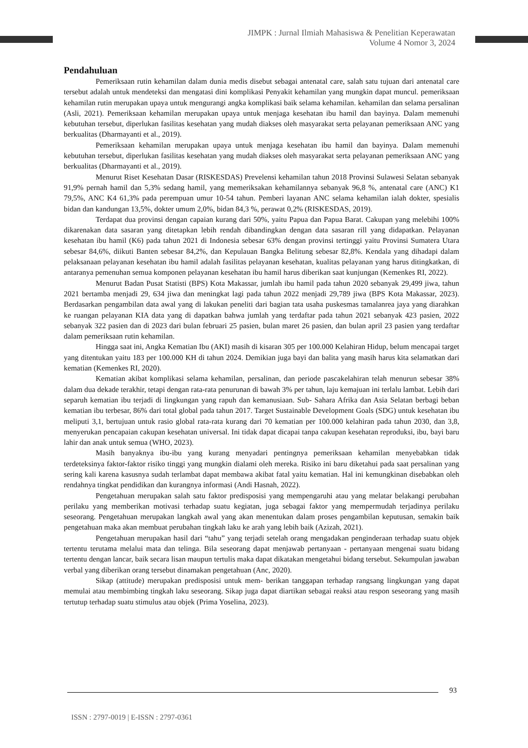JIMPK : Jurnal Ilmiah Mahasiswa & Penelitian Keperawatan
Volume 4 Nomor 3, 2024
Pendahuluan
Pemeriksaan rutin kehamilan dalam dunia medis disebut sebagai antenatal care, salah satu tujuan dari antenatal care tersebut adalah untuk mendeteksi dan mengatasi dini komplikasi Penyakit kehamilan yang mungkin dapat muncul. pemeriksaan kehamilan rutin merupakan upaya untuk mengurangi angka komplikasi baik selama kehamilan. kehamilan dan selama persalinan (Asli, 2021). Pemeriksaan kehamilan merupakan upaya untuk menjaga kesehatan ibu hamil dan bayinya. Dalam memenuhi kebutuhan tersebut, diperlukan fasilitas kesehatan yang mudah diakses oleh masyarakat serta pelayanan pemeriksaan ANC yang berkualitas (Dharmayanti et al., 2019).
Pemeriksaan kehamilan merupakan upaya untuk menjaga kesehatan ibu hamil dan bayinya. Dalam memenuhi kebutuhan tersebut, diperlukan fasilitas kesehatan yang mudah diakses oleh masyarakat serta pelayanan pemeriksaan ANC yang berkualitas (Dharmayanti et al., 2019).
Menurut Riset Kesehatan Dasar (RISKESDAS) Prevelensi kehamilan tahun 2018 Provinsi Sulawesi Selatan sebanyak 91,9% pernah hamil dan 5,3% sedang hamil, yang memeriksakan kehamilannya sebanyak 96,8 %, antenatal care (ANC) K1 79,5%, ANC K4 61,3% pada perempuan umur 10-54 tahun. Pemberi layanan ANC selama kehamilan ialah dokter, spesialis bidan dan kandungan 13,5%, dokter umum 2,0%, bidan 84,3 %, perawat 0,2% (RISKESDAS, 2019).
Terdapat dua provinsi dengan capaian kurang dari 50%, yaitu Papua dan Papua Barat. Cakupan yang melebihi 100% dikarenakan data sasaran yang ditetapkan lebih rendah dibandingkan dengan data sasaran rill yang didapatkan. Pelayanan kesehatan ibu hamil (K6) pada tahun 2021 di Indonesia sebesar 63% dengan provinsi tertinggi yaitu Provinsi Sumatera Utara sebesar 84,6%, diikuti Banten sebesar 84,2%, dan Kepulauan Bangka Belitung sebesar 82,8%. Kendala yang dihadapi dalam pelaksanaan pelayanan kesehatan ibu hamil adalah fasilitas pelayanan kesehatan, kualitas pelayanan yang harus ditingkatkan, di antaranya pemenuhan semua komponen pelayanan kesehatan ibu hamil harus diberikan saat kunjungan (Kemenkes RI, 2022).
Menurut Badan Pusat Statisti (BPS) Kota Makassar, jumlah ibu hamil pada tahun 2020 sebanyak 29,499 jiwa, tahun 2021 bertamba menjadi 29, 634 jiwa dan meningkat lagi pada tahun 2022 menjadi 29,789 jiwa (BPS Kota Makassar, 2023). Berdasarkan pengambilan data awal yang di lakukan peneliti dari bagian tata usaha puskesmas tamalanrea jaya yang diarahkan ke ruangan pelayanan KIA data yang di dapatkan bahwa jumlah yang terdaftar pada tahun 2021 sebanyak 423 pasien, 2022 sebanyak 322 pasien dan di 2023 dari bulan februari 25 pasien, bulan maret 26 pasien, dan bulan april 23 pasien yang terdaftar dalam pemeriksaan rutin kehamilan.
Hingga saat ini, Angka Kematian Ibu (AKI) masih di kisaran 305 per 100.000 Kelahiran Hidup, belum mencapai target yang ditentukan yaitu 183 per 100.000 KH di tahun 2024. Demikian juga bayi dan balita yang masih harus kita selamatkan dari kematian (Kemenkes RI, 2020).
Kematian akibat komplikasi selama kehamilan, persalinan, dan periode pascakelahiran telah menurun sebesar 38% dalam dua dekade terakhir, tetapi dengan rata-rata penurunan di bawah 3% per tahun, laju kemajuan ini terlalu lambat. Lebih dari separuh kematian ibu terjadi di lingkungan yang rapuh dan kemanusiaan. Sub- Sahara Afrika dan Asia Selatan berbagi beban kematian ibu terbesar, 86% dari total global pada tahun 2017. Target Sustainable Development Goals (SDG) untuk kesehatan ibu meliputi 3,1, bertujuan untuk rasio global rata-rata kurang dari 70 kematian per 100.000 kelahiran pada tahun 2030, dan 3,8, menyerukan pencapaian cakupan kesehatan universal. Ini tidak dapat dicapai tanpa cakupan kesehatan reproduksi, ibu, bayi baru lahir dan anak untuk semua (WHO, 2023).
Masih banyaknya ibu-ibu yang kurang menyadari pentingnya pemeriksaan kehamilan menyebabkan tidak terdeteksinya faktor-faktor risiko tinggi yang mungkin dialami oleh mereka. Risiko ini baru diketahui pada saat persalinan yang sering kali karena kasusnya sudah terlambat dapat membawa akibat fatal yaitu kematian. Hal ini kemungkinan disebabkan oleh rendahnya tingkat pendidikan dan kurangnya informasi (Andi Hasnah, 2022).
Pengetahuan merupakan salah satu faktor predisposisi yang mempengaruhi atau yang melatar belakangi perubahan perilaku yang memberikan motivasi terhadap suatu kegiatan, juga sebagai faktor yang mempermudah terjadinya perilaku seseorang. Pengetahuan merupakan langkah awal yang akan menentukan dalam proses pengambilan keputusan, semakin baik pengetahuan maka akan membuat perubahan tingkah laku ke arah yang lebih baik (Azizah, 2021).
Pengetahuan merupakan hasil dari “tahu” yang terjadi setelah orang mengadakan penginderaan terhadap suatu objek tertentu terutama melalui mata dan telinga. Bila seseorang dapat menjawab pertanyaan - pertanyaan mengenai suatu bidang tertentu dengan lancar, baik secara lisan maupun tertulis maka dapat dikatakan mengetahui bidang tersebut. Sekumpulan jawaban verbal yang diberikan orang tersebut dinamakan pengetahuan (Anc, 2020).
Sikap (attitude) merupakan predisposisi untuk mem- berikan tanggapan terhadap rangsang lingkungan yang dapat memulai atau membimbing tingkah laku seseorang. Sikap juga dapat diartikan sebagai reaksi atau respon seseorang yang masih tertutup terhadap suatu stimulus atau objek (Prima Yoselina, 2023).
93
ISSN : 2797-0019 | E-ISSN : 2797-0361